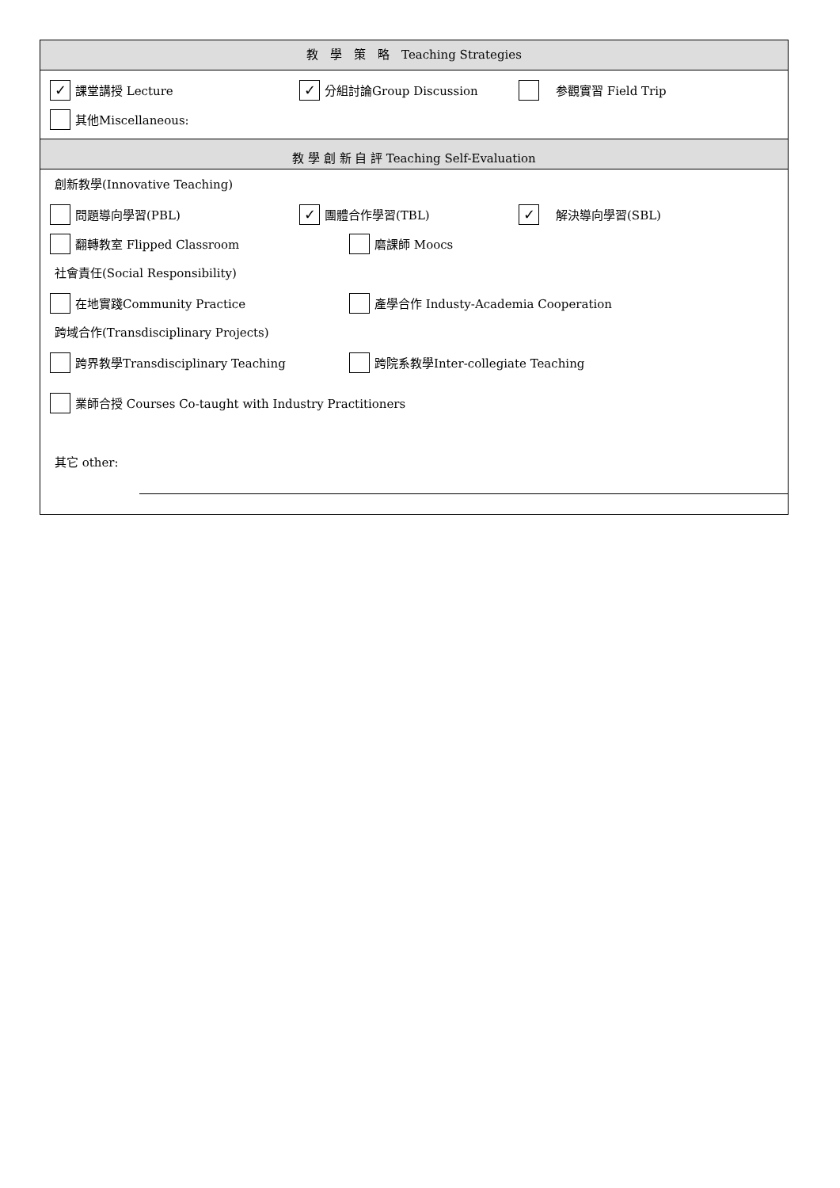教　學　策　略　Teaching Strategies
✓
課堂講授 Lecture
✓
分組討論Group Discussion
　参觀實習 Field Trip
其他Miscellaneous:
教 學 創 新 自 評 Teaching Self-Evaluation
創新教學(Innovative Teaching)
問題導向學習(PBL)
✓
團體合作學習(TBL)
✓
　解決導向學習(SBL)
翻轉教室 Flipped Classroom 磨課師 Moocs
社會責任(Social Responsibility)
在地實踐Community Practice
產學合作 Industy-Academia Cooperation
跨域合作(Transdisciplinary Projects)
跨界教學Transdisciplinary Teaching
跨院系教學Inter-collegiate Teaching
業師合授 Courses Co-taught with Industry Practitioners
其它 other: